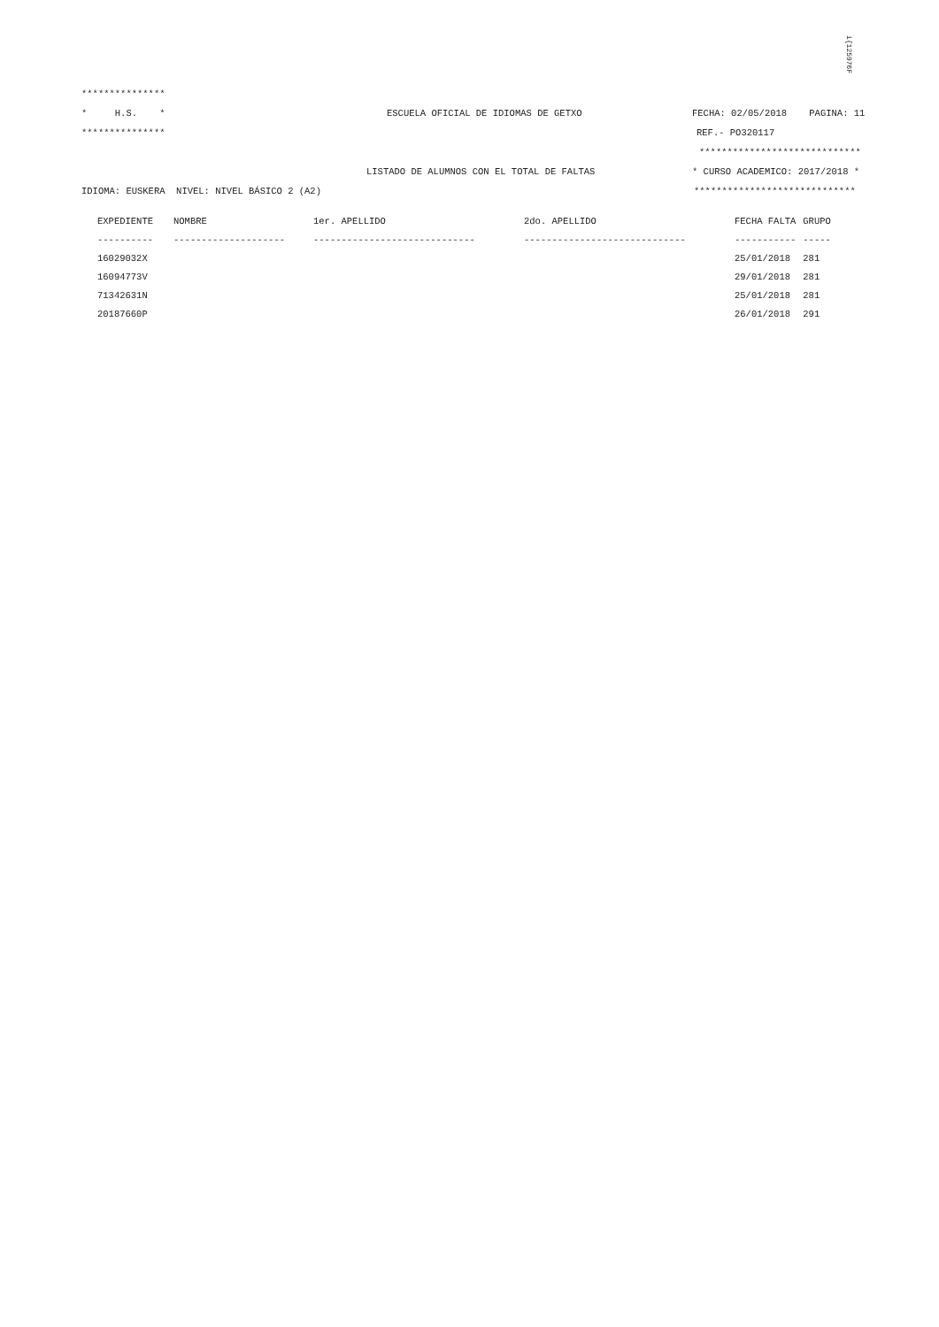i{125976F
***************
* H.S. * ESCUELA OFICIAL DE IDIOMAS DE GETXO FECHA: 02/05/2018 PAGINA: 11
*************** REF.- PO320117
*****************************
LISTADO DE ALUMNOS CON EL TOTAL DE FALTAS * CURSO ACADEMICO: 2017/2018 *
IDIOMA: EUSKERA NIVEL: NIVEL BÁSICO 2 (A2) *****************************
| EXPEDIENTE | NOMBRE | 1er. APELLIDO | 2do. APELLIDO | FECHA FALTA | GRUPO |
| --- | --- | --- | --- | --- | --- |
| ---------- | -------------------- | ----------------------------- | ----------------------------- | ----------- | ----- |
| 16029032X | | | | 25/01/2018 | 281 |
| 16094773V | | | | 29/01/2018 | 281 |
| 71342631N | | | | 25/01/2018 | 281 |
| 20187660P | | | | 26/01/2018 | 291 |